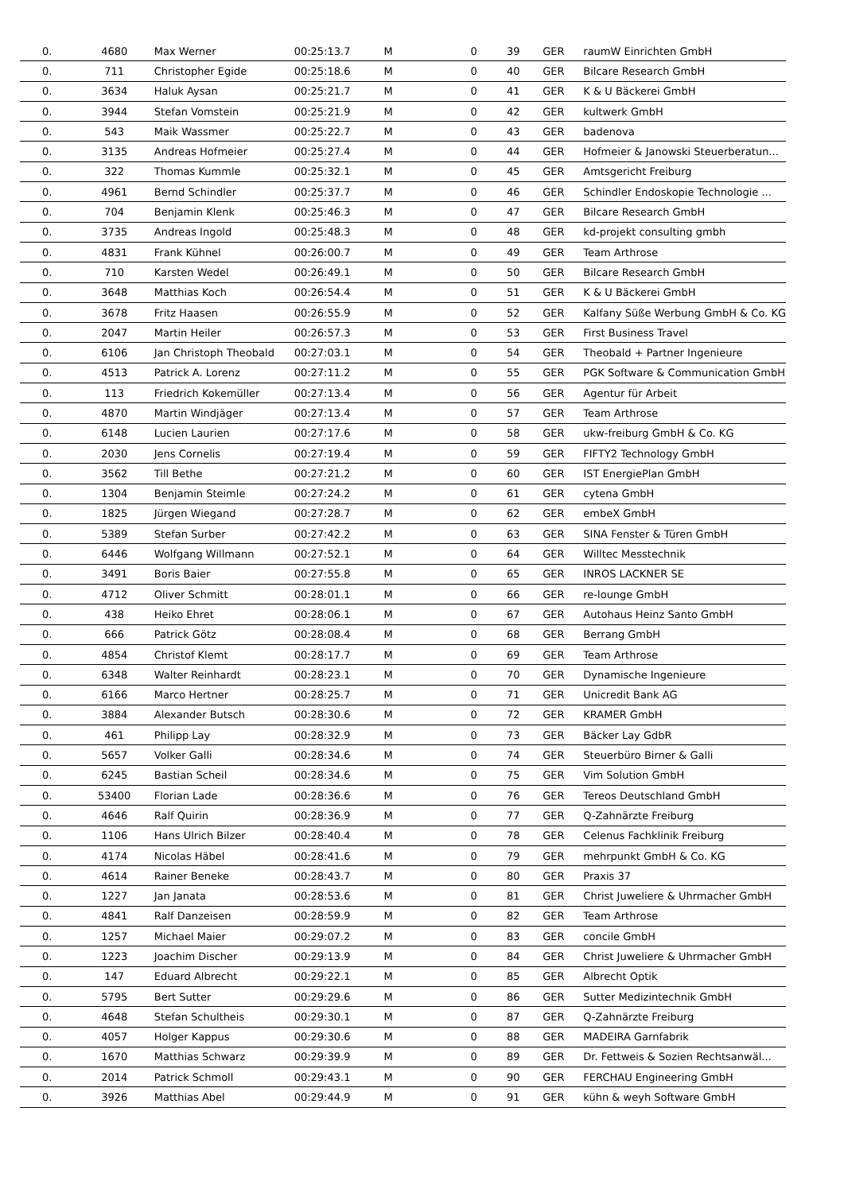| 0. | 4680 | Max Werner | 00:25:13.7 | M | 0 | 39 | GER | raumW Einrichten GmbH |
| 0. | 711 | Christopher Egide | 00:25:18.6 | M | 0 | 40 | GER | Bilcare Research GmbH |
| 0. | 3634 | Haluk Aysan | 00:25:21.7 | M | 0 | 41 | GER | K & U Bäckerei GmbH |
| 0. | 3944 | Stefan Vomstein | 00:25:21.9 | M | 0 | 42 | GER | kultwerk GmbH |
| 0. | 543 | Maik Wassmer | 00:25:22.7 | M | 0 | 43 | GER | badenova |
| 0. | 3135 | Andreas Hofmeier | 00:25:27.4 | M | 0 | 44 | GER | Hofmeier & Janowski Steuerberatun... |
| 0. | 322 | Thomas Kummle | 00:25:32.1 | M | 0 | 45 | GER | Amtsgericht Freiburg |
| 0. | 4961 | Bernd Schindler | 00:25:37.7 | M | 0 | 46 | GER | Schindler Endoskopie Technologie ... |
| 0. | 704 | Benjamin Klenk | 00:25:46.3 | M | 0 | 47 | GER | Bilcare Research GmbH |
| 0. | 3735 | Andreas Ingold | 00:25:48.3 | M | 0 | 48 | GER | kd-projekt consulting gmbh |
| 0. | 4831 | Frank Kühnel | 00:26:00.7 | M | 0 | 49 | GER | Team Arthrose |
| 0. | 710 | Karsten Wedel | 00:26:49.1 | M | 0 | 50 | GER | Bilcare Research GmbH |
| 0. | 3648 | Matthias Koch | 00:26:54.4 | M | 0 | 51 | GER | K & U Bäckerei GmbH |
| 0. | 3678 | Fritz Haasen | 00:26:55.9 | M | 0 | 52 | GER | Kalfany Süße Werbung GmbH & Co. KG |
| 0. | 2047 | Martin Heiler | 00:26:57.3 | M | 0 | 53 | GER | First Business Travel |
| 0. | 6106 | Jan Christoph Theobald | 00:27:03.1 | M | 0 | 54 | GER | Theobald + Partner Ingenieure |
| 0. | 4513 | Patrick A. Lorenz | 00:27:11.2 | M | 0 | 55 | GER | PGK Software & Communication GmbH |
| 0. | 113 | Friedrich Kokemüller | 00:27:13.4 | M | 0 | 56 | GER | Agentur für Arbeit |
| 0. | 4870 | Martin Windjäger | 00:27:13.4 | M | 0 | 57 | GER | Team Arthrose |
| 0. | 6148 | Lucien Laurien | 00:27:17.6 | M | 0 | 58 | GER | ukw-freiburg GmbH & Co. KG |
| 0. | 2030 | Jens Cornelis | 00:27:19.4 | M | 0 | 59 | GER | FIFTY2 Technology GmbH |
| 0. | 3562 | Till Bethe | 00:27:21.2 | M | 0 | 60 | GER | IST EnergiePlan GmbH |
| 0. | 1304 | Benjamin Steimle | 00:27:24.2 | M | 0 | 61 | GER | cytena GmbH |
| 0. | 1825 | Jürgen Wiegand | 00:27:28.7 | M | 0 | 62 | GER | embeX GmbH |
| 0. | 5389 | Stefan Surber | 00:27:42.2 | M | 0 | 63 | GER | SINA Fenster & Türen GmbH |
| 0. | 6446 | Wolfgang Willmann | 00:27:52.1 | M | 0 | 64 | GER | Willtec Messtechnik |
| 0. | 3491 | Boris Baier | 00:27:55.8 | M | 0 | 65 | GER | INROS LACKNER SE |
| 0. | 4712 | Oliver Schmitt | 00:28:01.1 | M | 0 | 66 | GER | re-lounge GmbH |
| 0. | 438 | Heiko Ehret | 00:28:06.1 | M | 0 | 67 | GER | Autohaus Heinz Santo GmbH |
| 0. | 666 | Patrick Götz | 00:28:08.4 | M | 0 | 68 | GER | Berrang GmbH |
| 0. | 4854 | Christof Klemt | 00:28:17.7 | M | 0 | 69 | GER | Team Arthrose |
| 0. | 6348 | Walter Reinhardt | 00:28:23.1 | M | 0 | 70 | GER | Dynamische Ingenieure |
| 0. | 6166 | Marco Hertner | 00:28:25.7 | M | 0 | 71 | GER | Unicredit Bank AG |
| 0. | 3884 | Alexander Butsch | 00:28:30.6 | M | 0 | 72 | GER | KRAMER GmbH |
| 0. | 461 | Philipp Lay | 00:28:32.9 | M | 0 | 73 | GER | Bäcker Lay GdbR |
| 0. | 5657 | Volker Galli | 00:28:34.6 | M | 0 | 74 | GER | Steuerbüro Birner & Galli |
| 0. | 6245 | Bastian Scheil | 00:28:34.6 | M | 0 | 75 | GER | Vim Solution GmbH |
| 0. | 53400 | Florian Lade | 00:28:36.6 | M | 0 | 76 | GER | Tereos Deutschland GmbH |
| 0. | 4646 | Ralf Quirin | 00:28:36.9 | M | 0 | 77 | GER | Q-Zahnärzte Freiburg |
| 0. | 1106 | Hans Ulrich Bilzer | 00:28:40.4 | M | 0 | 78 | GER | Celenus Fachklinik Freiburg |
| 0. | 4174 | Nicolas Häbel | 00:28:41.6 | M | 0 | 79 | GER | mehrpunkt GmbH & Co. KG |
| 0. | 4614 | Rainer Beneke | 00:28:43.7 | M | 0 | 80 | GER | Praxis 37 |
| 0. | 1227 | Jan Janata | 00:28:53.6 | M | 0 | 81 | GER | Christ Juweliere & Uhrmacher GmbH |
| 0. | 4841 | Ralf Danzeisen | 00:28:59.9 | M | 0 | 82 | GER | Team Arthrose |
| 0. | 1257 | Michael Maier | 00:29:07.2 | M | 0 | 83 | GER | concile GmbH |
| 0. | 1223 | Joachim Discher | 00:29:13.9 | M | 0 | 84 | GER | Christ Juweliere & Uhrmacher GmbH |
| 0. | 147 | Eduard Albrecht | 00:29:22.1 | M | 0 | 85 | GER | Albrecht Optik |
| 0. | 5795 | Bert Sutter | 00:29:29.6 | M | 0 | 86 | GER | Sutter Medizintechnik GmbH |
| 0. | 4648 | Stefan Schultheis | 00:29:30.1 | M | 0 | 87 | GER | Q-Zahnärzte Freiburg |
| 0. | 4057 | Holger Kappus | 00:29:30.6 | M | 0 | 88 | GER | MADEIRA Garnfabrik |
| 0. | 1670 | Matthias Schwarz | 00:29:39.9 | M | 0 | 89 | GER | Dr. Fettweis & Sozien Rechtsanwäl... |
| 0. | 2014 | Patrick Schmoll | 00:29:43.1 | M | 0 | 90 | GER | FERCHAU Engineering GmbH |
| 0. | 3926 | Matthias Abel | 00:29:44.9 | M | 0 | 91 | GER | kühn & weyh Software GmbH |